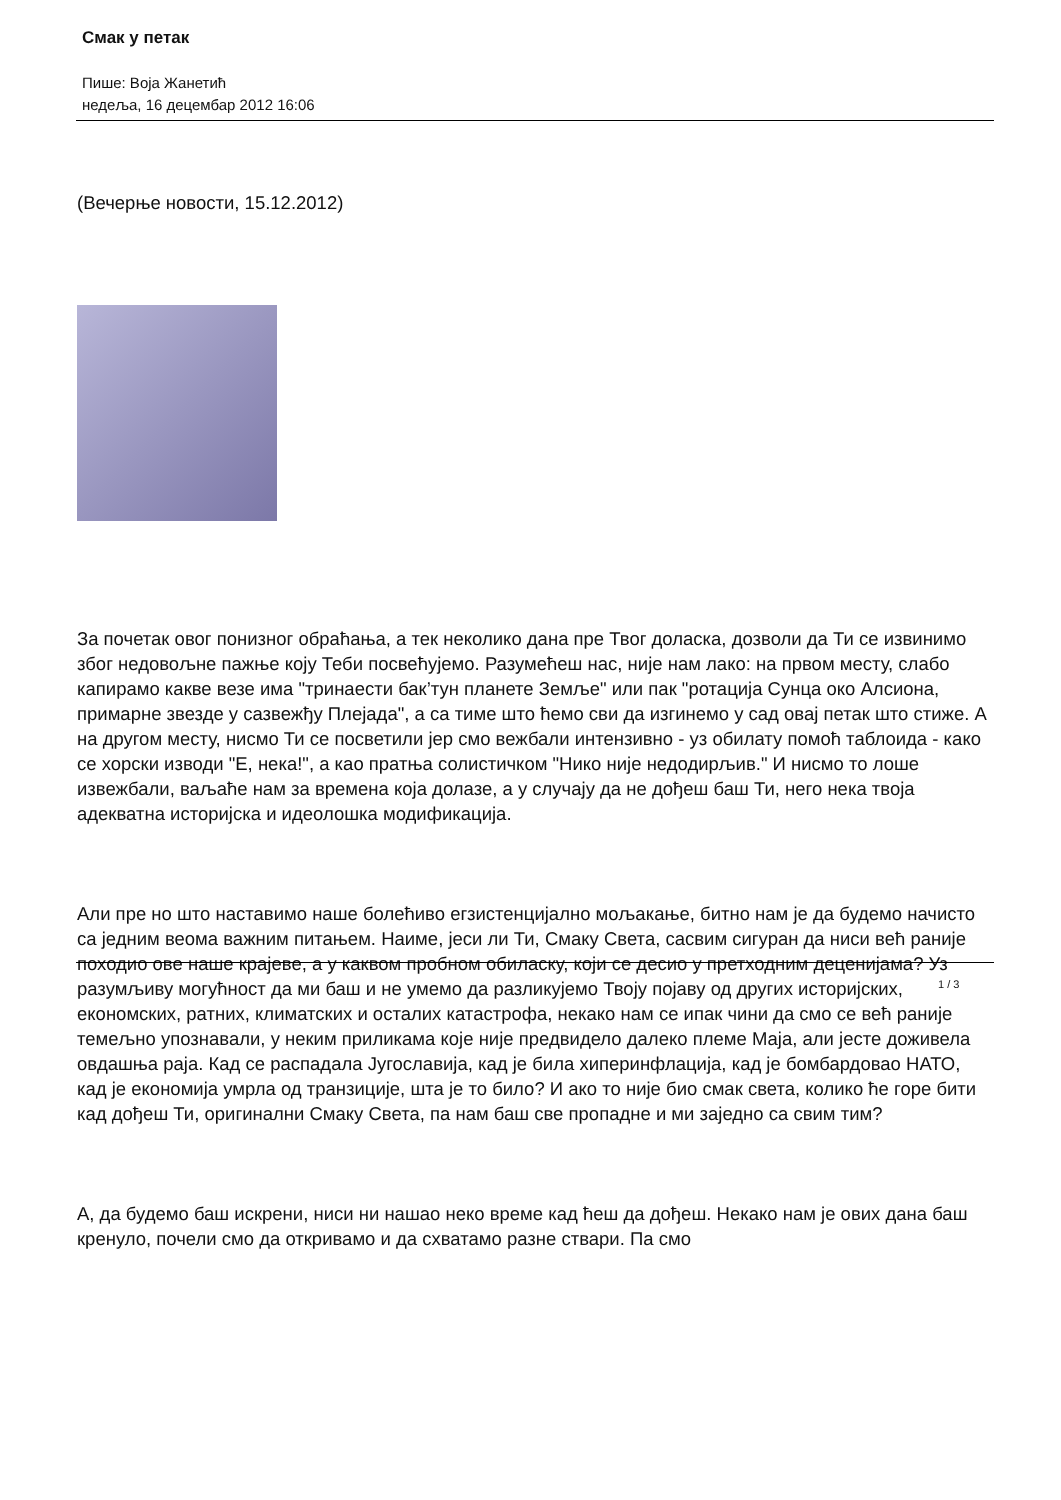Смак у петак
Пише: Воја Жанетић
недеља, 16 децембар 2012 16:06
(Вечерње новости, 15.12.2012)
За почетак овог понизног обраћања, а тек неколико дана пре Твог доласка, дозволи да Ти се извинимо због недовољне пажње коју Теби посвећујемо. Разумећеш нас, није нам лако: на првом месту, слабо капирамо какве везе има "тринаести бак’тун планете Земље" или пак "ротација Сунца око Алсиона, примарне звезде у сазвежђу Плејада", а са тиме што ћемо сви да изгинемо у сад овај петак што стиже. А на другом месту, нисмо Ти се посветили јер смо вежбали интензивно - уз обилату помоћ таблоида - како се хорски изводи "Е, нека!", а као пратња солистичком "Нико није недодирљив." И нисмо то лоше извежбали, ваљаће нам за времена која долазе, а у случају да не дођеш баш Ти, него нека твоја адекватна историјска и идеолошка модификација.
Али пре но што наставимо наше болећиво егзистенцијално мољакање, битно нам је да будемо начисто са једним веома важним питањем. Наиме, јеси ли Ти, Смаку Света, сасвим сигуран да ниси већ раније походио ове наше крајеве, а у каквом пробном обиласку, који се десио у претходним деценијама? Уз разумљиву могућност да ми баш и не умемо да разликујемо Твоју појаву од других историјских, економских, ратних, климатских и осталих катастрофа, некако нам се ипак чини да смо се већ раније темељно упознавали, у неким приликама које није предвидело далеко племе Маја, али јесте доживела овдашња раја. Кад се распадала Југославија, кад је била хиперинфлација, кад је бомбардовао НАТО, кад је економија умрла од транзиције, шта је то било? И ако то није био смак света, колико ће горе бити кад дођеш Ти, оригинални Смаку Света, па нам баш све пропадне и ми заједно са свим тим?
А, да будемо баш искрени, ниси ни нашао неко време кад ћеш да дођеш. Некако нам је ових дана баш кренуло, почели смо да откривамо и да схватамо разне ствари. Па смо
1 / 3